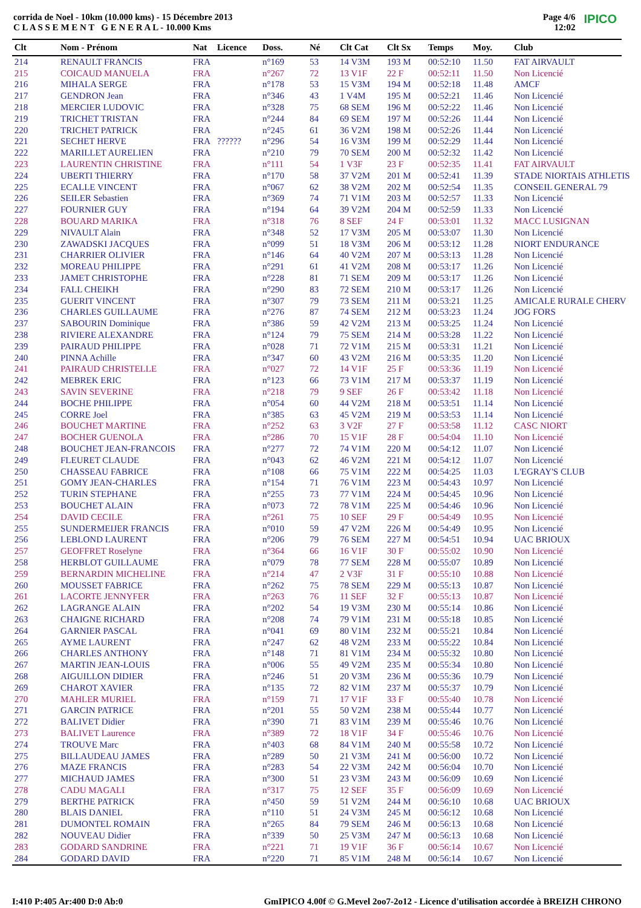corrida de Noel - 10km (10.000 kms) - 15 Décembre 2013
C L A S S E M E N T G E N E R A L - 10.000 Kms
Page 4/6
12:02 IPICO
| Clt | Nom - Prénom | Nat | Licence | Doss. | Né | Clt Cat | Clt Sx | Temps | Moy. | Club |
| --- | --- | --- | --- | --- | --- | --- | --- | --- | --- | --- |
| 214 | RENAULT FRANCIS | FRA | | n°169 | 53 | 14 V3M | 193 M | 00:52:10 | 11.50 | FAT AIRVAULT |
| 215 | COICAUD MANUELA | FRA | | n°267 | 72 | 13 V1F | 22 F | 00:52:11 | 11.50 | Non Licencié |
| 216 | MIHALA SERGE | FRA | | n°178 | 53 | 15 V3M | 194 M | 00:52:18 | 11.48 | AMCF |
| 217 | GENDRON Jean | FRA | | n°346 | 43 | 1 V4M | 195 M | 00:52:21 | 11.46 | Non Licencié |
| 218 | MERCIER LUDOVIC | FRA | | n°328 | 75 | 68 SEM | 196 M | 00:52:22 | 11.46 | Non Licencié |
| 219 | TRICHET TRISTAN | FRA | | n°244 | 84 | 69 SEM | 197 M | 00:52:26 | 11.44 | Non Licencié |
| 220 | TRICHET PATRICK | FRA | | n°245 | 61 | 36 V2M | 198 M | 00:52:26 | 11.44 | Non Licencié |
| 221 | SECHET HERVE | FRA | ?????? | n°296 | 54 | 16 V3M | 199 M | 00:52:29 | 11.44 | Non Licencié |
| 222 | MARILLET AURELIEN | FRA | | n°210 | 79 | 70 SEM | 200 M | 00:52:32 | 11.42 | Non Licencié |
| 223 | LAURENTIN CHRISTINE | FRA | | n°111 | 54 | 1 V3F | 23 F | 00:52:35 | 11.41 | FAT AIRVAULT |
| 224 | UBERTI THIERRY | FRA | | n°170 | 58 | 37 V2M | 201 M | 00:52:41 | 11.39 | STADE NIORTAIS ATHLETIS |
| 225 | ECALLE VINCENT | FRA | | n°067 | 62 | 38 V2M | 202 M | 00:52:54 | 11.35 | CONSEIL GENERAL 79 |
| 226 | SEILER Sebastien | FRA | | n°369 | 74 | 71 V1M | 203 M | 00:52:57 | 11.33 | Non Licencié |
| 227 | FOURNIER GUY | FRA | | n°194 | 64 | 39 V2M | 204 M | 00:52:59 | 11.33 | Non Licencié |
| 228 | BOUARD MARIKA | FRA | | n°318 | 76 | 8 SEF | 24 F | 00:53:01 | 11.32 | MACC LUSIGNAN |
| 229 | NIVAULT Alain | FRA | | n°348 | 52 | 17 V3M | 205 M | 00:53:07 | 11.30 | Non Licencié |
| 230 | ZAWADSKI JACQUES | FRA | | n°099 | 51 | 18 V3M | 206 M | 00:53:12 | 11.28 | NIORT ENDURANCE |
| 231 | CHARRIER OLIVIER | FRA | | n°146 | 64 | 40 V2M | 207 M | 00:53:13 | 11.28 | Non Licencié |
| 232 | MOREAU PHILIPPE | FRA | | n°291 | 61 | 41 V2M | 208 M | 00:53:17 | 11.26 | Non Licencié |
| 233 | JAMET CHRISTOPHE | FRA | | n°228 | 81 | 71 SEM | 209 M | 00:53:17 | 11.26 | Non Licencié |
| 234 | FALL CHEIKH | FRA | | n°290 | 83 | 72 SEM | 210 M | 00:53:17 | 11.26 | Non Licencié |
| 235 | GUERIT VINCENT | FRA | | n°307 | 79 | 73 SEM | 211 M | 00:53:21 | 11.25 | AMICALE RURALE CHERV |
| 236 | CHARLES GUILLAUME | FRA | | n°276 | 87 | 74 SEM | 212 M | 00:53:23 | 11.24 | JOG FORS |
| 237 | SABOURIN Dominique | FRA | | n°386 | 59 | 42 V2M | 213 M | 00:53:25 | 11.24 | Non Licencié |
| 238 | RIVIERE ALEXANDRE | FRA | | n°124 | 79 | 75 SEM | 214 M | 00:53:28 | 11.22 | Non Licencié |
| 239 | PAIRAUD PHILIPPE | FRA | | n°028 | 71 | 72 V1M | 215 M | 00:53:31 | 11.21 | Non Licencié |
| 240 | PINNA Achille | FRA | | n°347 | 60 | 43 V2M | 216 M | 00:53:35 | 11.20 | Non Licencié |
| 241 | PAIRAUD CHRISTELLE | FRA | | n°027 | 72 | 14 V1F | 25 F | 00:53:36 | 11.19 | Non Licencié |
| 242 | MEBREK ERIC | FRA | | n°123 | 66 | 73 V1M | 217 M | 00:53:37 | 11.19 | Non Licencié |
| 243 | SAVIN SEVERINE | FRA | | n°218 | 79 | 9 SEF | 26 F | 00:53:42 | 11.18 | Non Licencié |
| 244 | BOCHE PHILIPPE | FRA | | n°054 | 60 | 44 V2M | 218 M | 00:53:51 | 11.14 | Non Licencié |
| 245 | CORRE Joel | FRA | | n°385 | 63 | 45 V2M | 219 M | 00:53:53 | 11.14 | Non Licencié |
| 246 | BOUCHET MARTINE | FRA | | n°252 | 63 | 3 V2F | 27 F | 00:53:58 | 11.12 | CASC NIORT |
| 247 | BOCHER GUENOLA | FRA | | n°286 | 70 | 15 V1F | 28 F | 00:54:04 | 11.10 | Non Licencié |
| 248 | BOUCHET JEAN-FRANCOIS | FRA | | n°277 | 72 | 74 V1M | 220 M | 00:54:12 | 11.07 | Non Licencié |
| 249 | FLEURET CLAUDE | FRA | | n°043 | 62 | 46 V2M | 221 M | 00:54:12 | 11.07 | Non Licencié |
| 250 | CHASSEAU FABRICE | FRA | | n°108 | 66 | 75 V1M | 222 M | 00:54:25 | 11.03 | L'EGRAY'S CLUB |
| 251 | GOMY JEAN-CHARLES | FRA | | n°154 | 71 | 76 V1M | 223 M | 00:54:43 | 10.97 | Non Licencié |
| 252 | TURIN STEPHANE | FRA | | n°255 | 73 | 77 V1M | 224 M | 00:54:45 | 10.96 | Non Licencié |
| 253 | BOUCHET ALAIN | FRA | | n°073 | 72 | 78 V1M | 225 M | 00:54:46 | 10.96 | Non Licencié |
| 254 | DAVID CECILE | FRA | | n°261 | 75 | 10 SEF | 29 F | 00:54:49 | 10.95 | Non Licencié |
| 255 | SUNDERMEIJER FRANCIS | FRA | | n°010 | 59 | 47 V2M | 226 M | 00:54:49 | 10.95 | Non Licencié |
| 256 | LEBLOND LAURENT | FRA | | n°206 | 79 | 76 SEM | 227 M | 00:54:51 | 10.94 | UAC BRIOUX |
| 257 | GEOFFRET Roselyne | FRA | | n°364 | 66 | 16 V1F | 30 F | 00:55:02 | 10.90 | Non Licencié |
| 258 | HERBLOT GUILLAUME | FRA | | n°079 | 78 | 77 SEM | 228 M | 00:55:07 | 10.89 | Non Licencié |
| 259 | BERNARDIN MICHELINE | FRA | | n°214 | 47 | 2 V3F | 31 F | 00:55:10 | 10.88 | Non Licencié |
| 260 | MOUSSET FABRICE | FRA | | n°262 | 75 | 78 SEM | 229 M | 00:55:13 | 10.87 | Non Licencié |
| 261 | LACORTE JENNYFER | FRA | | n°263 | 76 | 11 SEF | 32 F | 00:55:13 | 10.87 | Non Licencié |
| 262 | LAGRANGE ALAIN | FRA | | n°202 | 54 | 19 V3M | 230 M | 00:55:14 | 10.86 | Non Licencié |
| 263 | CHAIGNE RICHARD | FRA | | n°208 | 74 | 79 V1M | 231 M | 00:55:18 | 10.85 | Non Licencié |
| 264 | GARNIER PASCAL | FRA | | n°041 | 69 | 80 V1M | 232 M | 00:55:21 | 10.84 | Non Licencié |
| 265 | AYME LAURENT | FRA | | n°247 | 62 | 48 V2M | 233 M | 00:55:22 | 10.84 | Non Licencié |
| 266 | CHARLES ANTHONY | FRA | | n°148 | 71 | 81 V1M | 234 M | 00:55:32 | 10.80 | Non Licencié |
| 267 | MARTIN JEAN-LOUIS | FRA | | n°006 | 55 | 49 V2M | 235 M | 00:55:34 | 10.80 | Non Licencié |
| 268 | AIGUILLON DIDIER | FRA | | n°246 | 51 | 20 V3M | 236 M | 00:55:36 | 10.79 | Non Licencié |
| 269 | CHAROT XAVIER | FRA | | n°135 | 72 | 82 V1M | 237 M | 00:55:37 | 10.79 | Non Licencié |
| 270 | MAHLER MURIEL | FRA | | n°159 | 71 | 17 V1F | 33 F | 00:55:40 | 10.78 | Non Licencié |
| 271 | GARCIN PATRICE | FRA | | n°201 | 55 | 50 V2M | 238 M | 00:55:44 | 10.77 | Non Licencié |
| 272 | BALIVET Didier | FRA | | n°390 | 71 | 83 V1M | 239 M | 00:55:46 | 10.76 | Non Licencié |
| 273 | BALIVET Laurence | FRA | | n°389 | 72 | 18 V1F | 34 F | 00:55:46 | 10.76 | Non Licencié |
| 274 | TROUVE Marc | FRA | | n°403 | 68 | 84 V1M | 240 M | 00:55:58 | 10.72 | Non Licencié |
| 275 | BILLAUDEAU JAMES | FRA | | n°289 | 50 | 21 V3M | 241 M | 00:56:00 | 10.72 | Non Licencié |
| 276 | MAZE FRANCIS | FRA | | n°283 | 54 | 22 V3M | 242 M | 00:56:04 | 10.70 | Non Licencié |
| 277 | MICHAUD JAMES | FRA | | n°300 | 51 | 23 V3M | 243 M | 00:56:09 | 10.69 | Non Licencié |
| 278 | CADU MAGALI | FRA | | n°317 | 75 | 12 SEF | 35 F | 00:56:09 | 10.69 | Non Licencié |
| 279 | BERTHE PATRICK | FRA | | n°450 | 59 | 51 V2M | 244 M | 00:56:10 | 10.68 | UAC BRIOUX |
| 280 | BLAIS DANIEL | FRA | | n°110 | 51 | 24 V3M | 245 M | 00:56:12 | 10.68 | Non Licencié |
| 281 | DUMONTEL ROMAIN | FRA | | n°265 | 84 | 79 SEM | 246 M | 00:56:13 | 10.68 | Non Licencié |
| 282 | NOUVEAU Didier | FRA | | n°339 | 50 | 25 V3M | 247 M | 00:56:13 | 10.68 | Non Licencié |
| 283 | GODARD SANDRINE | FRA | | n°221 | 71 | 19 V1F | 36 F | 00:56:14 | 10.67 | Non Licencié |
| 284 | GODARD DAVID | FRA | | n°220 | 71 | 85 V1M | 248 M | 00:56:14 | 10.67 | Non Licencié |
I:410 P:405 Ar:400 D:0 Ab:0 GmIPICO 4.00f © G.Mevel 2oo7-2o12 - Licence d'utilisation accordée à BREIZH CHRONO